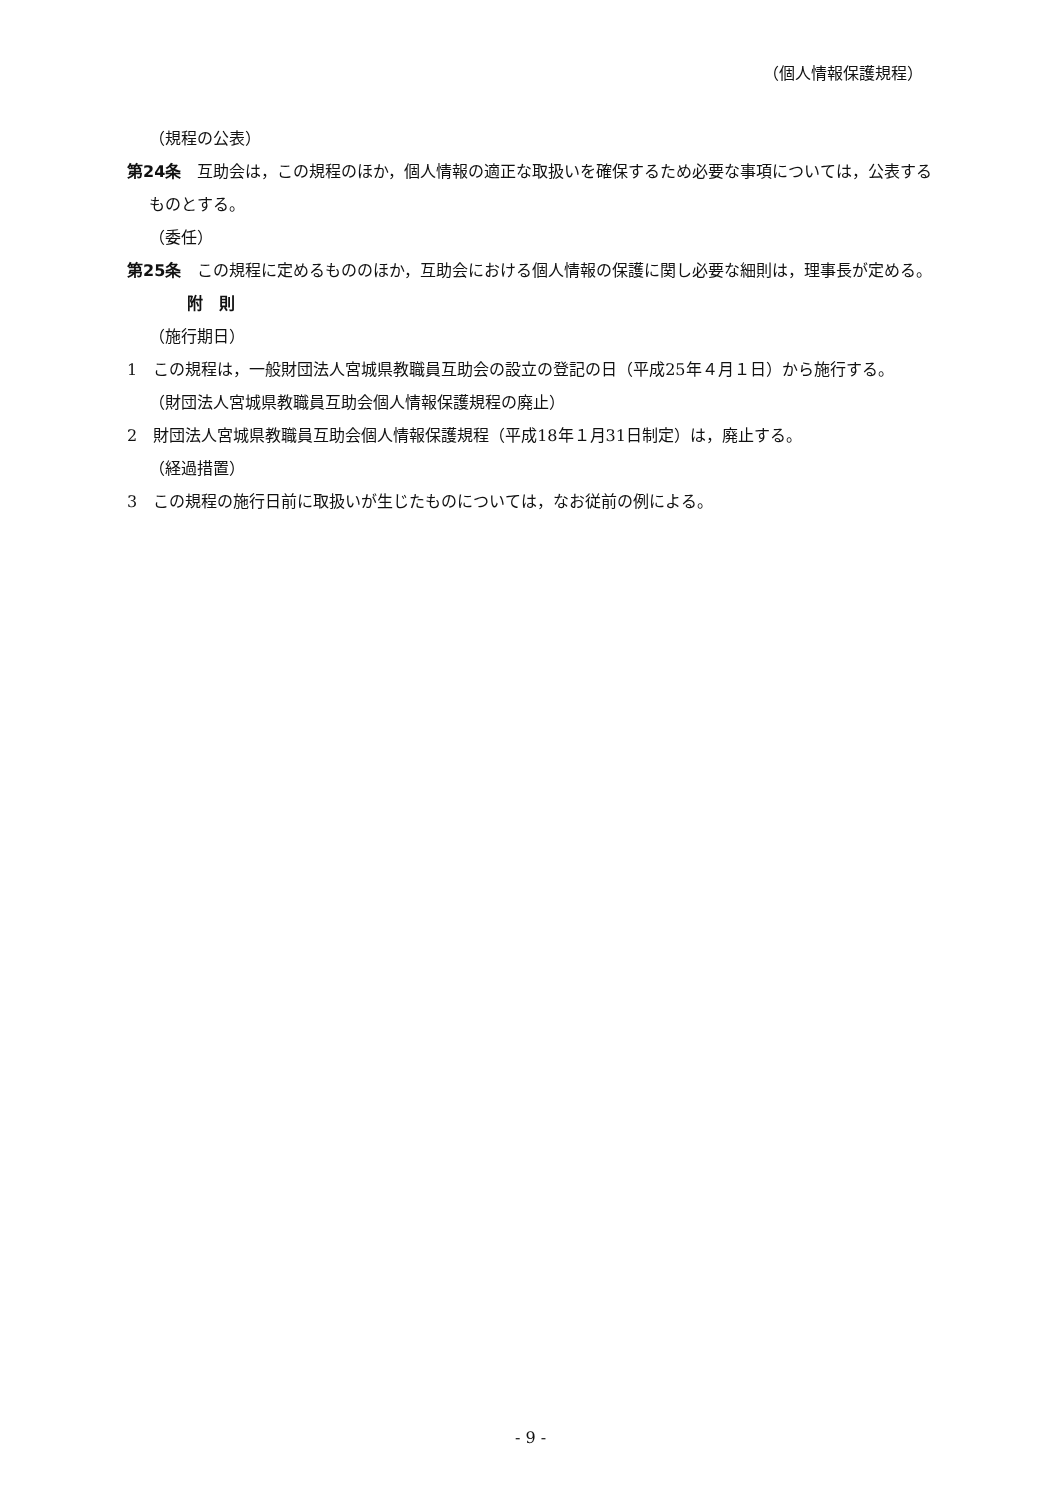（個人情報保護規程）
（規程の公表）
第24条　互助会は，この規程のほか，個人情報の適正な取扱いを確保するため必要な事項については，公表するものとする。
（委任）
第25条　この規程に定めるもののほか，互助会における個人情報の保護に関し必要な細則は，理事長が定める。
附　則
（施行期日）
1　この規程は，一般財団法人宮城県教職員互助会の設立の登記の日（平成25年４月１日）から施行する。
（財団法人宮城県教職員互助会個人情報保護規程の廃止）
2　財団法人宮城県教職員互助会個人情報保護規程（平成18年１月31日制定）は，廃止する。
（経過措置）
3　この規程の施行日前に取扱いが生じたものについては，なお従前の例による。
- 9 -